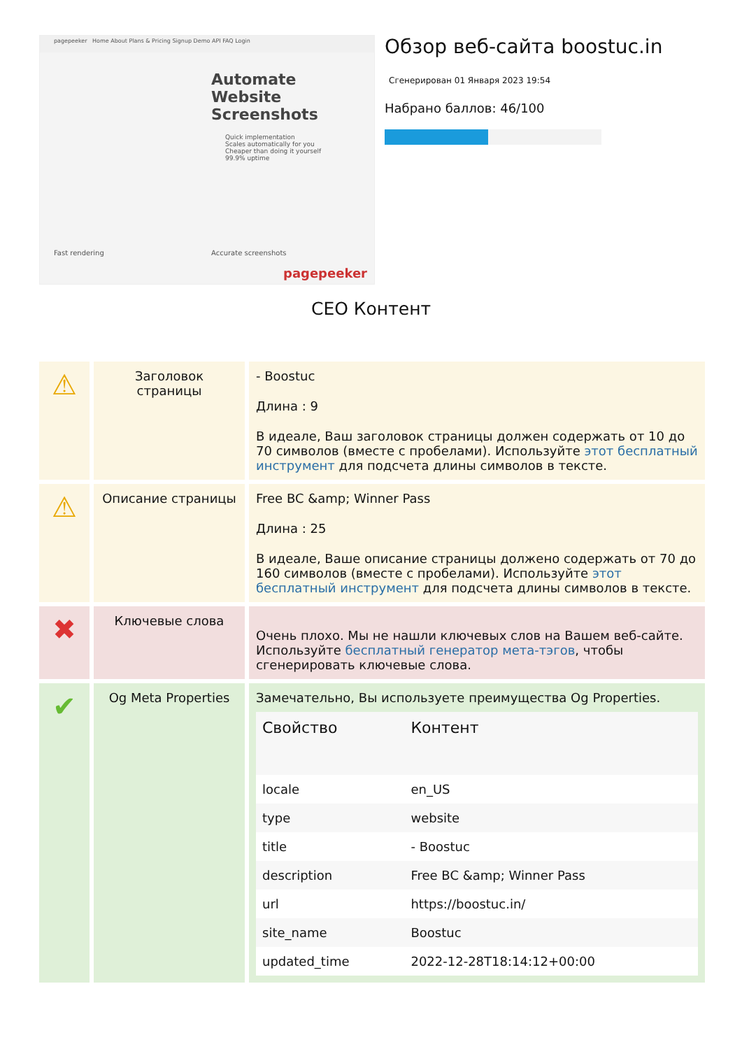pagepeeker Home About Plans & Pricing Signup Demo API FAQ Login
Automate
Website
Screenshots
Quick implementation
Scales automatically for you
Cheaper than doing it yourself
99.9% uptime
Fast rendering Accurate screenshots
pagepeeker
Обзор веб-сайта boostuc.in
Сгенерирован 01 Января 2023 19:54
Набрано баллов: 46/100
CEO Контент
| ⚠ | Заголовок страницы | - Boostuc Длина : 9 В идеале, Ваш заголовок страницы должен содержать от 10 до 70 символов (вместе с пробелами). Используйте этот бесплатный инструмент для подсчета длины символов в тексте. |
| ⚠ | Описание страницы | Free BC &amp; Winner Pass Длина : 25 В идеале, Ваше описание страницы должено содержать от 70 до 160 символов (вместе с пробелами). Используйте этот бесплатный инструмент для подсчета длины символов в тексте. |
| ✖ | Ключевые слова | Очень плохо. Мы не нашли ключевых слов на Вашем веб-сайте. Используйте бесплатный генератор мета-тэгов , чтобы сгенерировать ключевые слова. |
| ✔ | Og Meta Properties | Замечательно, Вы используете преимущества Og Properties. / Свойство / Контент / / --- / --- / / locale / en_US / / type / website / / title / - Boostuc / / description / Free BC &amp; Winner Pass / / url / https://boostuc.in/ / / site_name / Boostuc / / updated_time / 2022-12-28T18:14:12+00:00 / |